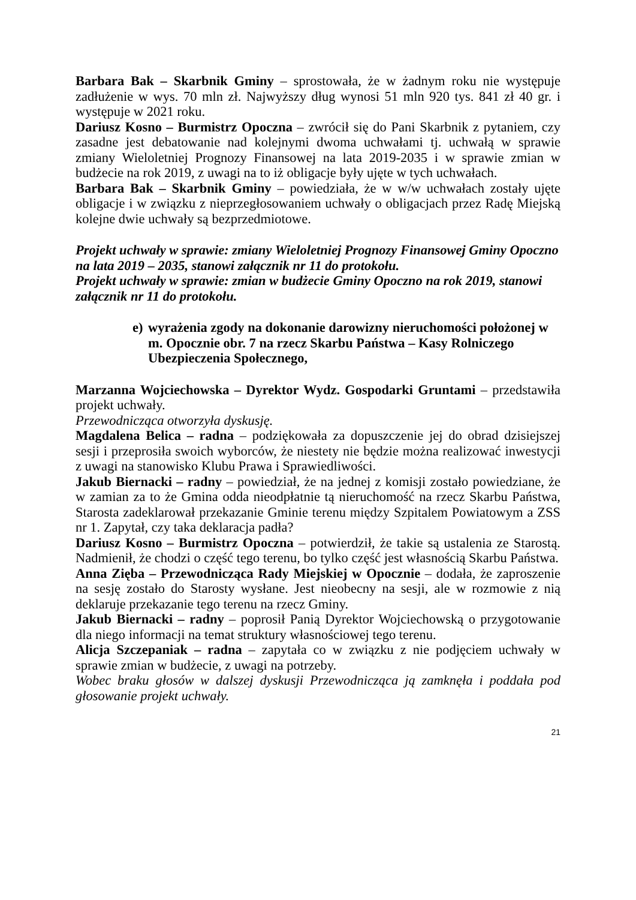Barbara Bak – Skarbnik Gminy – sprostowała, że w żadnym roku nie występuje zadłużenie w wys. 70 mln zł. Najwyższy dług wynosi 51 mln 920 tys. 841 zł 40 gr. i występuje w 2021 roku.
Dariusz Kosno – Burmistrz Opoczna – zwrócił się do Pani Skarbnik z pytaniem, czy zasadne jest debatowanie nad kolejnymi dwoma uchwałami tj. uchwałą w sprawie zmiany Wieloletniej Prognozy Finansowej na lata 2019-2035 i w sprawie zmian w budżecie na rok 2019, z uwagi na to iż obligacje były ujęte w tych uchwałach.
Barbara Bak – Skarbnik Gminy – powiedziała, że w w/w uchwałach zostały ujęte obligacje i w związku z nieprzegłosowaniem uchwały o obligacjach przez Radę Miejską kolejne dwie uchwały są bezprzedmiotowe.
Projekt uchwały w sprawie: zmiany Wieloletniej Prognozy Finansowej Gminy Opoczno na lata 2019 – 2035, stanowi załącznik nr 11 do protokołu.
Projekt uchwały w sprawie: zmian w budżecie Gminy Opoczno na rok 2019, stanowi załącznik nr 11 do protokołu.
e)
wyrażenia zgody na dokonanie darowizny nieruchomości położonej w m. Opocznie obr. 7 na rzecz Skarbu Państwa – Kasy Rolniczego Ubezpieczenia Społecznego,
Marzanna Wojciechowska – Dyrektor Wydz. Gospodarki Gruntami – przedstawiła projekt uchwały.
Przewodnicząca otworzyła dyskusję.
Magdalena Belica – radna – podziękowała za dopuszczenie jej do obrad dzisiejszej sesji i przeprosiła swoich wyborców, że niestety nie będzie można realizować inwestycji z uwagi na stanowisko Klubu Prawa i Sprawiedliwości.
Jakub Biernacki – radny – powiedział, że na jednej z komisji zostało powiedziane, że w zamian za to że Gmina odda nieodpłatnie tą nieruchomość na rzecz Skarbu Państwa, Starosta zadeklarował przekazanie Gminie terenu między Szpitalem Powiatowym a ZSS nr 1. Zapytał, czy taka deklaracja padła?
Dariusz Kosno – Burmistrz Opoczna – potwierdził, że takie są ustalenia ze Starostą. Nadmienił, że chodzi o część tego terenu, bo tylko część jest własnością Skarbu Państwa.
Anna Zięba – Przewodnicząca Rady Miejskiej w Opocznie – dodała, że zaproszenie na sesję zostało do Starosty wysłane. Jest nieobecny na sesji, ale w rozmowie z nią deklaruje przekazanie tego terenu na rzecz Gminy.
Jakub Biernacki – radny – poprosił Panią Dyrektor Wojciechowską o przygotowanie dla niego informacji na temat struktury własnościowej tego terenu.
Alicja Szczepaniak – radna – zapytała co w związku z nie podjęciem uchwały w sprawie zmian w budżecie, z uwagi na potrzeby.
Wobec braku głosów w dalszej dyskusji Przewodnicząca ją zamknęła i poddała pod głosowanie projekt uchwały.
21